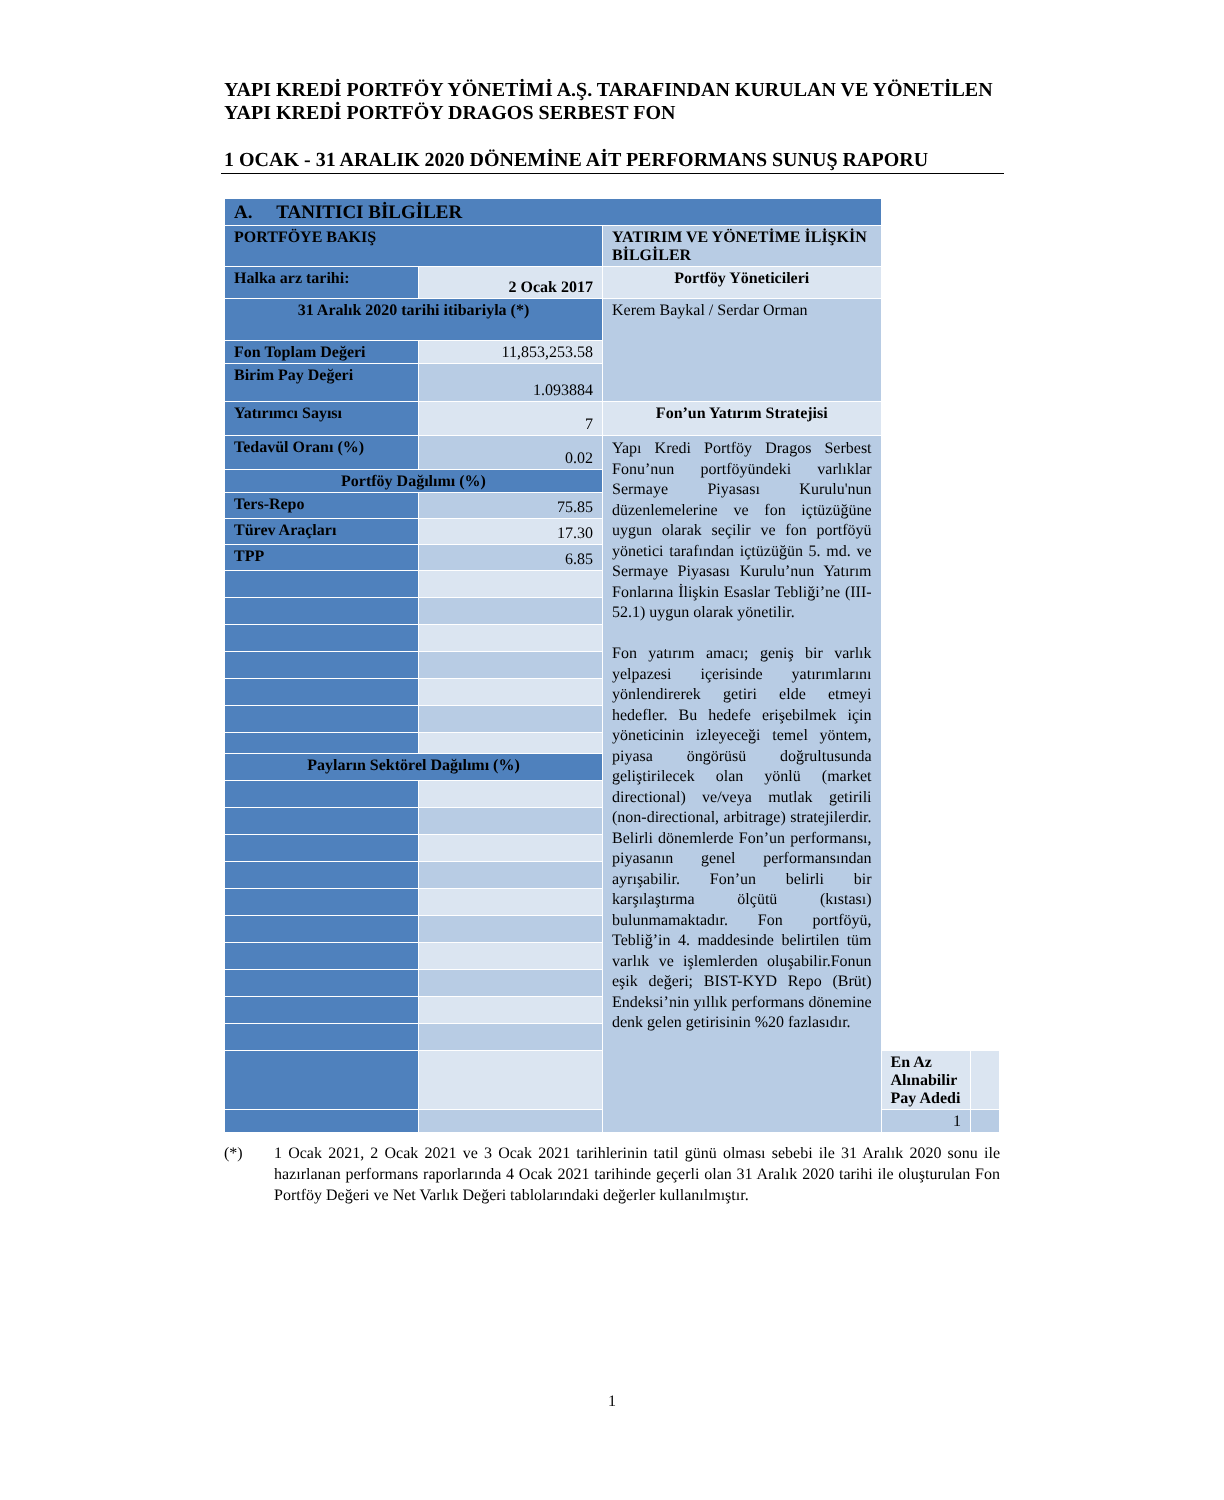YAPI KREDİ PORTFÖY YÖNETİMİ A.Ş. TARAFINDAN KURULAN VE YÖNETİLEN YAPI KREDİ PORTFÖY DRAGOS SERBEST FON
1 OCAK - 31 ARALIK 2020 DÖNEMİNE AİT PERFORMANS SUNUŞ RAPORU
| A. TANITICI BİLGİLER | | | | |
| PORTFÖYE BAKIŞ | | YATIRIM VE YÖNETİME İLİŞKİN BİLGİLER | | |
| Halka arz tarihi: | 2 Ocak 2017 | Portföy Yöneticileri | | |
| 31 Aralık 2020 tarihi itibariyla (*) | | Kerem Baykal / Serdar Orman | | |
| Fon Toplam Değeri | 11,853,253.58 | | | |
| Birim Pay Değeri | 1.093884 | | | |
| Yatırımcı Sayısı | 7 | Fon’un Yatırım Stratejisi | | |
| Tedavül Oranı (%) | 0.02 | Yapı Kredi Portföy Dragos Serbest Fonu’nun portföyündeki varlıklar Sermaye Piyasası Kurulu'nun düzenlemelerine ve fon içtüzüğüne uygun olarak seçilir ve fon portföyü yönetici tarafından içtüzüğün 5. md. ve Sermaye Piyasası Kurulu’nun Yatırım Fonlarına İlişkin Esaslar Tebliği’ne (III-52.1) uygun olarak yönetilir. Fon yatırım amacı; geniş bir varlık yelpazesi içerisinde yatırımlarını yönlendirerek getiri elde etmeyi hedefler. Bu hedefe erişebilmek için yöneticinin izleyeceği temel yöntem, piyasa öngörüsü doğrultusunda geliştirilecek olan yönlü (market directional) ve/veya mutlak getirili (non-directional, arbitrage) stratejilerdir. Belirli dönemlerde Fon’un performansı, piyasanın genel performansından ayrışabilir. Fon’un belirli bir karşılaştırma ölçütü (kıstası) bulunmamaktadır. Fon portföyü, Tebliğ’in 4. maddesinde belirtilen tüm varlık ve işlemlerden oluşabilir.Fonun eşik değeri; BIST-KYD Repo (Brüt) Endeksi’nin yıllık performans dönemine denk gelen getirisinin %20 fazlasıdır. | | |
| Portföy Dağılımı (%) | | | | |
| Ters-Repo | 75.85 | | | |
| Türev Araçları | 17.30 | | | |
| TPP | 6.85 | | | |
| Payların Sektörel Dağılımı (%) | | | | |
| | | | En Az Alınabilir Pay Adedi | |
| | | | 1 | |
(*) 1 Ocak 2021, 2 Ocak 2021 ve 3 Ocak 2021 tarihlerinin tatil günü olması sebebi ile 31 Aralık 2020 sonu ile hazırlanan performans raporlarında 4 Ocak 2021 tarihinde geçerli olan 31 Aralık 2020 tarihi ile oluşturulan Fon Portföy Değeri ve Net Varlık Değeri tablolarındaki değerler kullanılmıştır.
1